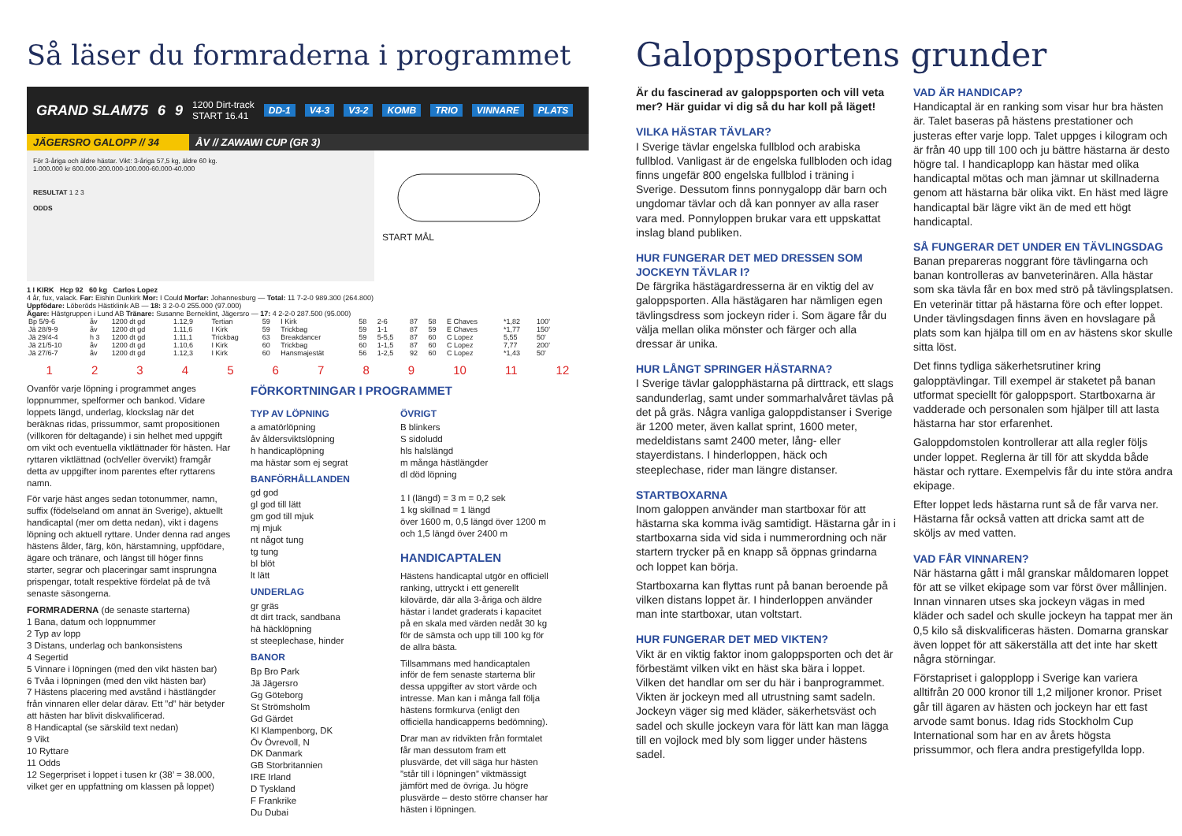Så läser du formraderna i programmet
GRAND SLAM75 6 9 1200 Dirt-track
START 16.41 DD-1 V4-3 V3-2 KOMB TRIO VINNARE PLATS
JÄGERSRO GALOPP // 34 ÅV // ZAWAWI CUP (GR 3)
För 3-åriga och äldre hästar. Vikt: 3-åriga 57,5 kg, äldre 60 kg.
1.000.000 kr 600.000-200.000-100.000-60.000-40.000
RESULTAT 1 2 3
ODDS
START MÅL
1 I KIRK Hcp 92 60 kg Carlos Lopez
4 år, fux, valack. Far: Eishin Dunkirk Mor: I Could Morfar: Johannesburg — Total: 11 7-2-0 989.300 (264.800)
Uppfödare: Löberöds Hästklinik AB — 18: 3 2-0-0 255.000 (97.000)
Ägare: Hästgruppen i Lund AB Tränare: Susanne Berneklint, Jägersro — 17: 4 2-2-0 287.500 (95.000)
| Bp 5/9-6 | åv | 1200 dt gd | 1.12,9 | Tertian | 59 | I Kirk | 58 | 2-6 | 87 | 58 | E Chaves | *1,82 | 100' |
| Jä 28/9-9 | åv | 1200 dt gd | 1.11,6 | I Kirk | 59 | Trickbag | 59 | 1-1 | 87 | 59 | E Chaves | *1,77 | 150' |
| Jä 29/4-4 | h 3 | 1200 dt gd | 1.11,1 | Trickbag | 63 | Breakdancer | 59 | 5-5,5 | 87 | 60 | C Lopez | 5,55 | 50' |
| Jä 21/5-10 | åv | 1200 dt gd | 1.10,6 | I Kirk | 60 | Trickbag | 60 | 1-1,5 | 87 | 60 | C Lopez | 7,77 | 200' |
| Jä 27/6-7 | åv | 1200 dt gd | 1.12,3 | I Kirk | 60 | Hansmajestät | 56 | 1-2,5 | 92 | 60 | C Lopez | *1,43 | 50' |
1 2 3 4 5 6 7 8 9 10 11 12
Ovanför varje löpning i programmet anges loppnummer, spelformer och bankod. Vidare loppets längd, underlag, klockslag när det beräknas ridas, prissummor, samt propositionen (villkoren för deltagande) i sin helhet med uppgift om vikt och eventuella viktlättnader för hästen. Har ryttaren viktlättnad (och/eller övervikt) framgår detta av uppgifter inom parentes efter ryttarens namn.
För varje häst anges sedan totonummer, namn, suffix (födelseland om annat än Sverige), aktuellt handicaptal (mer om detta nedan), vikt i dagens löpning och aktuell ryttare. Under denna rad anges hästens ålder, färg, kön, härstamning, uppfödare, ägare och tränare, och längst till höger finns starter, segrar och placeringar samt insprungna prispengar, totalt respektive fördelat på de två senaste säsongerna.
FORMRADERNA (de senaste starterna)
1 Bana, datum och loppnummer
2 Typ av lopp
3 Distans, underlag och bankonsistens
4 Segertid
5 Vinnare i löpningen (med den vikt hästen bar)
6 Tvåa i löpningen (med den vikt hästen bar)
7 Hästens placering med avstånd i hästlängder från vinnaren eller delar därav. Ett ”d” här betyder att hästen har blivit diskvalificerad.
8 Handicaptal (se särskild text nedan)
9 Vikt
10 Ryttare
11 Odds
12 Segerpriset i loppet i tusen kr (38’ = 38.000, vilket ger en uppfattning om klassen på loppet)
FÖRKORTNINGAR I PROGRAMMET
TYP AV LÖPNING
a amatörlöpning
åv åldersviktslöpning
h handicaplöpning
ma hästar som ej segrat
BANFÖRHÅLLANDEN
gd god
gl god till lätt
gm god till mjuk
mj mjuk
nt något tung
tg tung
bl blöt
lt lätt
UNDERLAG
gr gräs
dt dirt track, sandbana
hä häcklöpning
st steeplechase, hinder
BANOR
Bp Bro Park
Jä Jägersro
Gg Göteborg
St Strömsholm
Gd Gärdet
Kl Klampenborg, DK
Öv Övrevoll, N
DK Danmark
GB Storbritannien
IRE Irland
D Tyskland
F Frankrike
Du Dubai
ÖVRIGT
B blinkers
S sidoludd
hls halslängd
m många hästlängder
dl död löpning
1 l (längd) = 3 m = 0,2 sek
1 kg skillnad = 1 längd
över 1600 m, 0,5 längd över 1200 m och 1,5 längd över 2400 m
HANDICAPTALEN
Hästens handicaptal utgör en officiell ranking, uttryckt i ett generellt kilovärde, där alla 3-åriga och äldre hästar i landet graderats i kapacitet på en skala med värden nedåt 30 kg för de sämsta och upp till 100 kg för de allra bästa.
Tillsammans med handicaptalen inför de fem senaste starterna blir dessa uppgifter av stort värde och intresse. Man kan i många fall följa hästens formkurva (enligt den officiella handicapperns bedömning).
Drar man av ridvikten från formtalet får man dessutom fram ett plusvärde, det vill säga hur hästen ”står till i löpningen” viktmässigt jämfört med de övriga. Ju högre plusvärde – desto större chanser har hästen i löpningen.
Galoppsportens grunder
Är du fascinerad av galoppsporten och vill veta mer? Här guidar vi dig så du har koll på läget!
VILKA HÄSTAR TÄVLAR?
I Sverige tävlar engelska fullblod och arabiska fullblod. Vanligast är de engelska fullbloden och idag finns ungefär 800 engelska fullblod i träning i Sverige. Dessutom finns ponnygalopp där barn och ungdomar tävlar och då kan ponnyer av alla raser vara med. Ponnyloppen brukar vara ett uppskattat inslag bland publiken.
HUR FUNGERAR DET MED DRESSEN SOM JOCKEYN TÄVLAR I?
De färgrika hästägardresserna är en viktig del av galoppsporten. Alla hästägaren har nämligen egen tävlingsdress som jockeyn rider i. Som ägare får du välja mellan olika mönster och färger och alla dressar är unika.
HUR LÅNGT SPRINGER HÄSTARNA?
I Sverige tävlar galopphästarna på dirttrack, ett slags sandunderlag, samt under sommarhalvåret tävlas på det på gräs. Några vanliga galoppdistanser i Sverige är 1200 meter, även kallat sprint, 1600 meter, medeldistans samt 2400 meter, lång- eller stayerdistans. I hinderloppen, häck och steeplechase, rider man längre distanser.
STARTBOXARNA
Inom galoppen använder man startboxar för att hästarna ska komma iväg samtidigt. Hästarna går in i startboxarna sida vid sida i nummerordning och när startern trycker på en knapp så öppnas grindarna och loppet kan börja.
Startboxarna kan flyttas runt på banan beroende på vilken distans loppet är. I hinderloppen använder man inte startboxar, utan voltstart.
HUR FUNGERAR DET MED VIKTEN?
Vikt är en viktig faktor inom galoppsporten och det är förbestämt vilken vikt en häst ska bära i loppet. Vilken det handlar om ser du här i banprogrammet. Vikten är jockeyn med all utrustning samt sadeln. Jockeyn väger sig med kläder, säkerhetsväst och sadel och skulle jockeyn vara för lätt kan man lägga till en vojlock med bly som ligger under hästens sadel.
VAD ÄR HANDICAP?
Handicaptal är en ranking som visar hur bra hästen är. Talet baseras på hästens prestationer och justeras efter varje lopp. Talet uppges i kilogram och är från 40 upp till 100 och ju bättre hästarna är desto högre tal. I handicaplopp kan hästar med olika handicaptal mötas och man jämnar ut skillnaderna genom att hästarna bär olika vikt. En häst med lägre handicaptal bär lägre vikt än de med ett högt handicaptal.
SÅ FUNGERAR DET UNDER EN TÄVLINGSDAG
Banan prepareras noggrant före tävlingarna och banan kontrolleras av banveterinären. Alla hästar som ska tävla får en box med strö på tävlingsplatsen. En veterinär tittar på hästarna före och efter loppet. Under tävlingsdagen finns även en hovslagare på plats som kan hjälpa till om en av hästens skor skulle sitta löst.
Det finns tydliga säkerhetsrutiner kring galopptävlingar. Till exempel är staketet på banan utformat speciellt för galoppsport. Startboxarna är vadderade och personalen som hjälper till att lasta hästarna har stor erfarenhet.
Galoppdomstolen kontrollerar att alla regler följs under loppet. Reglerna är till för att skydda både hästar och ryttare. Exempelvis får du inte störa andra ekipage.
Efter loppet leds hästarna runt så de får varva ner. Hästarna får också vatten att dricka samt att de sköljs av med vatten.
VAD FÅR VINNAREN?
När hästarna gått i mål granskar måldomaren loppet för att se vilket ekipage som var först över mållinjen.
Innan vinnaren utses ska jockeyn vägas in med kläder och sadel och skulle jockeyn ha tappat mer än 0,5 kilo så diskvalificeras hästen. Domarna granskar även loppet för att säkerställa att det inte har skett några störningar.
Förstapriset i galopplopp i Sverige kan variera alltifrån 20 000 kronor till 1,2 miljoner kronor. Priset går till ägaren av hästen och jockeyn har ett fast arvode samt bonus. Idag rids Stockholm Cup International som har en av årets högsta prissummor, och flera andra prestigefyllda lopp.